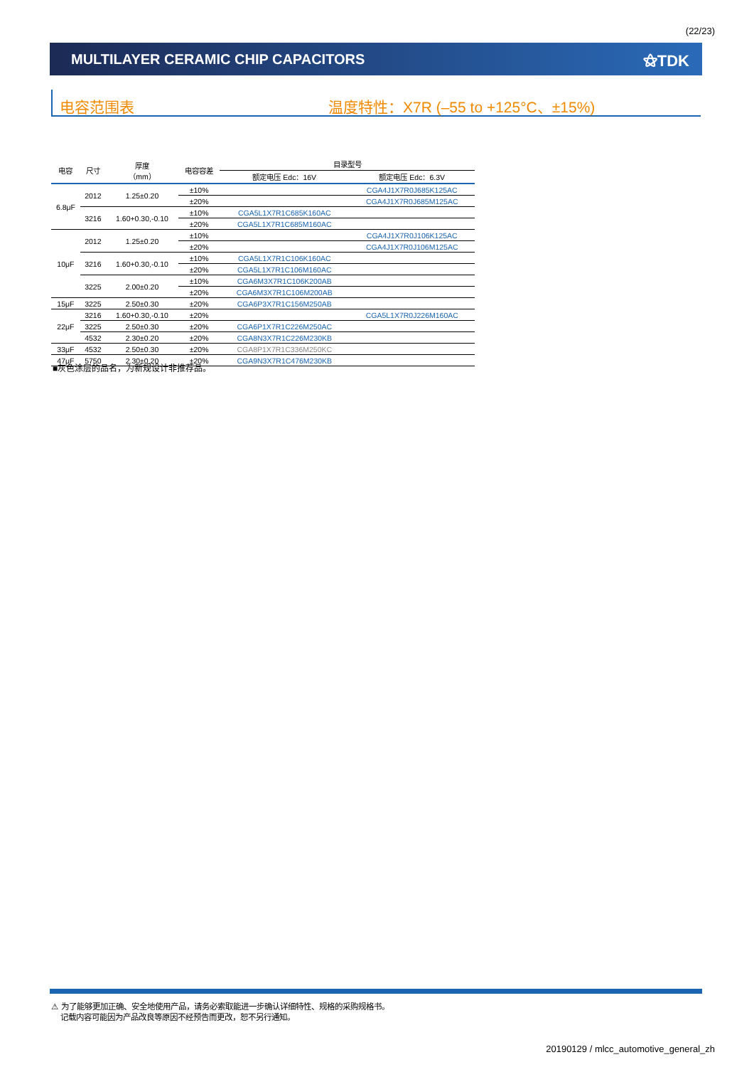(22/23)
MULTILAYER CERAMIC CHIP CAPACITORS
⚝TDK
电容范围表 温度特性：X7R (–55 to +125°C、±15%)
| 电容 | 尺寸 | 厚度 （mm） | 电容容差 | 目录型号 | |
| --- | --- | --- | --- | --- | --- |
| | | | | 额定电压 Edc：16V | 额定电压 Edc：6.3V |
| 6.8μF | 2012 | 1.25±0.20 | ±10% | | CGA4J1X7R0J685K125AC |
| | | | ±20% | | CGA4J1X7R0J685M125AC |
| | 3216 | 1.60+0.30,-0.10 | ±10% | CGA5L1X7R1C685K160AC | |
| | | | ±20% | CGA5L1X7R1C685M160AC | |
| 10μF | 2012 | 1.25±0.20 | ±10% | | CGA4J1X7R0J106K125AC |
| | | | ±20% | | CGA4J1X7R0J106M125AC |
| | 3216 | 1.60+0.30,-0.10 | ±10% | CGA5L1X7R1C106K160AC | |
| | | | ±20% | CGA5L1X7R1C106M160AC | |
| | 3225 | 2.00±0.20 | ±10% | CGA6M3X7R1C106K200AB | |
| | | | ±20% | CGA6M3X7R1C106M200AB | |
| 15μF | 3225 | 2.50±0.30 | ±20% | CGA6P3X7R1C156M250AB | |
| 22μF | 3216 | 1.60+0.30,-0.10 | ±20% | | CGA5L1X7R0J226M160AC |
| | 3225 | 2.50±0.30 | ±20% | CGA6P1X7R1C226M250AC | |
| | 4532 | 2.30±0.20 | ±20% | CGA8N3X7R1C226M230KB | |
| 33μF | 4532 | 2.50±0.30 | ±20% | CGA8P1X7R1C336M250KC | |
| 47μF | 5750 | 2.30±0.20 | ±20% | CGA9N3X7R1C476M230KB | |
■灰色涂层的品名，为新规设计非推荐品。
⚠ 为了能够更加正确、安全地使用产品，请务必索取能进一步确认详细特性、规格的采购规格书。
记载内容可能因为产品改良等原因不经预告而更改，恕不另行通知。
20190129 / mlcc_automotive_general_zh